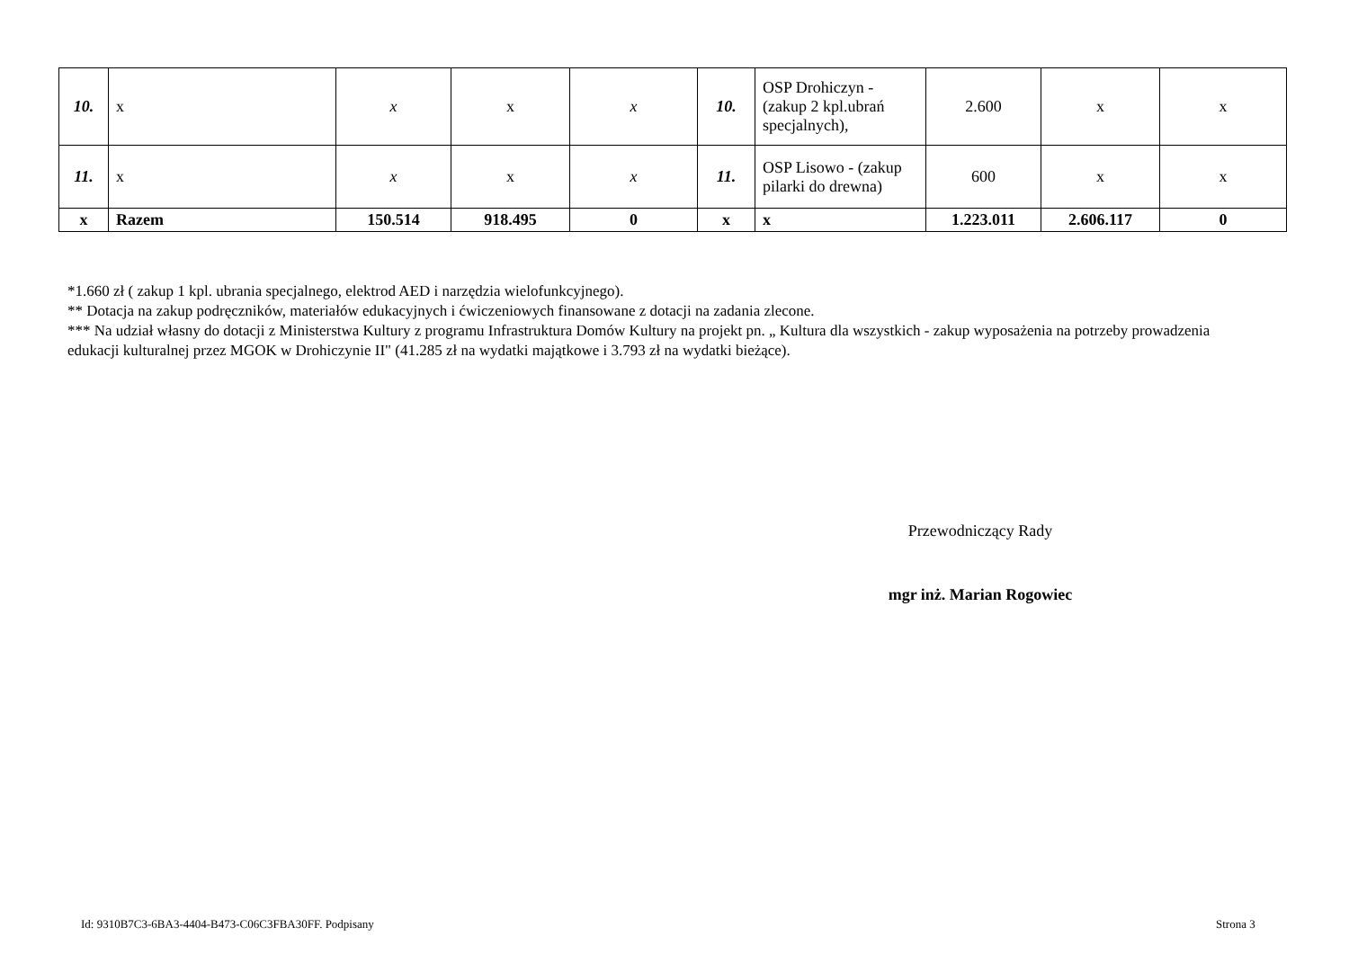| 10. | x | x | x | x | 10. | OSP Drohiczyn - (zakup 2 kpl.ubrań specjalnych), | 2.600 | x | x |
| 11. | x | x | x | x | 11. | OSP Lisowo - (zakup pilarki do drewna) | 600 | x | x |
| x | Razem | 150.514 | 918.495 | 0 | x | x | 1.223.011 | 2.606.117 | 0 |
*1.660 zł ( zakup 1 kpl. ubrania specjalnego, elektrod AED i narzędzia wielofunkcyjnego).
** Dotacja na zakup podręczników, materiałów edukacyjnych i ćwiczeniowych finansowane z dotacji na zadania zlecone.
*** Na udział własny do dotacji z Ministerstwa Kultury z programu Infrastruktura Domów Kultury na projekt pn. „ Kultura dla wszystkich - zakup wyposażenia na potrzeby prowadzenia edukacji kulturalnej przez MGOK w Drohiczynie II" (41.285 zł na wydatki majątkowe i 3.793 zł na wydatki bieżące).
Przewodniczący Rady
mgr inż. Marian Rogowiec
Id: 9310B7C3-6BA3-4404-B473-C06C3FBA30FF. Podpisany
Strona 3